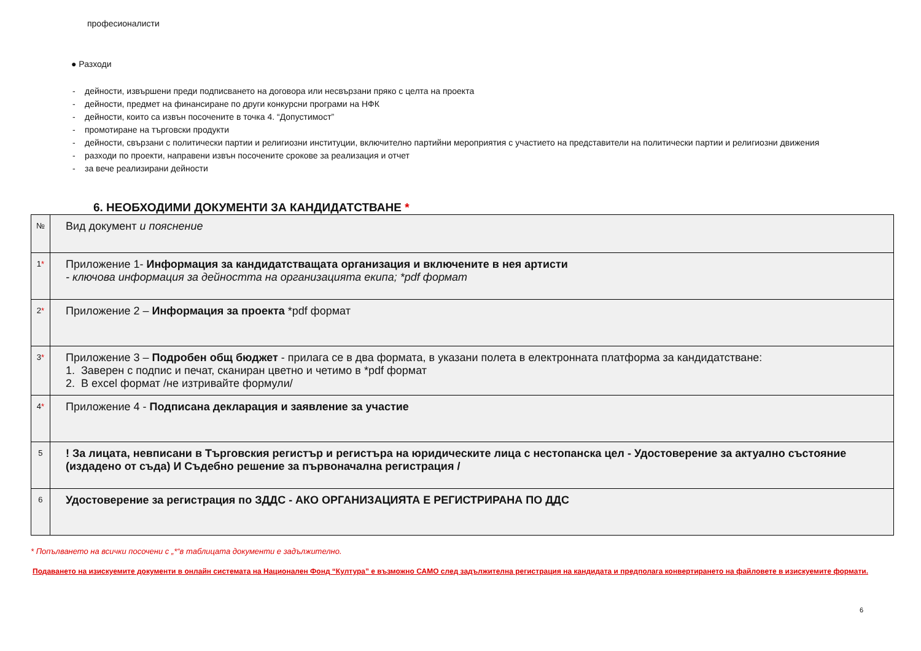професионалисти
● Разходи
- дейности, извършени преди подписването на договора или несвързани пряко с целта на проекта
- дейности, предмет на финансиране по други конкурсни програми на НФК
- дейности, които са извън посочените в точка 4. “Допустимост”
- промотиране на търговски продукти
- дейности, свързани с политически партии и религиозни институции, включително партийни мероприятия с участието на представители на политически партии и религиозни движения
- разходи по проекти, направени извън посочените срокове за реализация и отчет
- за вече реализирани дейности
6. НЕОБХОДИМИ ДОКУМЕНТИ ЗА КАНДИДАТСТВАНЕ *
| № | Вид документ и пояснение |
| 1 * | Приложение 1- Информация за кандидатстващата организация и включените в нея артисти - ключова информация за дейността на организацията екипа; *pdf формат |
| 2 * | Приложение 2 – Информация за проекта *pdf формат |
| 3 * | Приложение 3 – Подробен общ бюджет - прилага се в два формата, в указани полета в електронната платформа за кандидатстване: 1. Заверен с подпис и печат, сканиран цветно и четимо в *pdf формат 2. В excel формат /не изтривайте формули/ |
| 4 * | Приложение 4 - Подписана декларация и заявление за участие |
| 5 | ! За лицата, невписани в Търговския регистър и регистъра на юридическите лица с нестопанска цел - Удостоверение за актуално състояние (издадено от съда) И Съдебно решение за първоначална регистрация / |
| 6 | Удостоверение за регистрация по ЗДДС - АКО ОРГАНИЗАЦИЯТА Е РЕГИСТРИРАНА ПО ДДС |
* Попълването на всички посочени с „*“в таблицата документи е задължително.
Подаването на изискуемите документи в онлайн системата на Национален Фонд “Култура” е възможно САМО след задължителна регистрация на кандидата и предполага конвертирането на файловете в изискуемите формати.
6